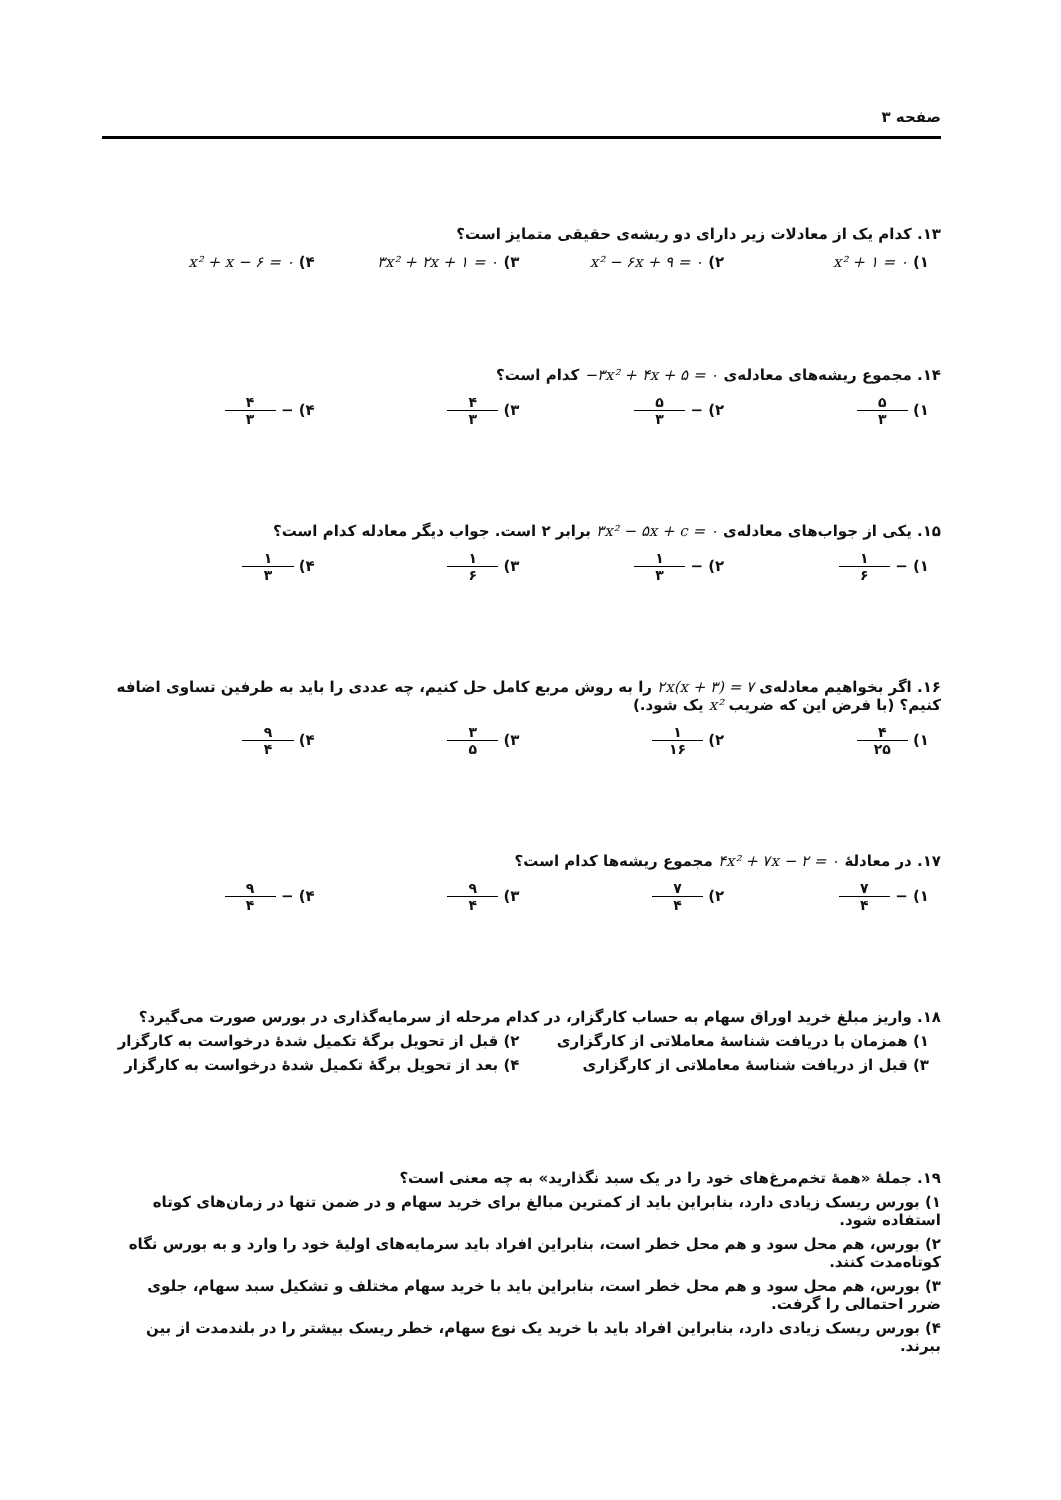صفحه ۳
۱۳. کدام یک از معادلات زیر دارای دو ریشه‌ی حقیقی متمایز است؟
۱) x² + ۱ = ۰ ۲) x² − ۶x + ۹ = ۰ ۳) ۳x² + ۲x + ۱ = ۰ ۴) x² + x − ۶ = ۰
۱۴. مجموع ریشه‌های معادله‌ی −۳x² + ۴x + ۵ = ۰ کدام است؟
۱) ۵ ۳ ۲) − ۵ ۳ ۳) ۴ ۳ ۴) − ۴ ۳
۱۵. یکی از جواب‌های معادله‌ی ۳x² − ۵x + c = ۰ برابر ۲ است. جواب دیگر معادله کدام است؟
۱) − ۱ ۶ ۲) − ۱ ۳ ۳) ۱ ۶ ۴) ۱ ۳
۱۶. اگر بخواهیم معادله‌ی ۲x(x + ۳) = ۷ را به روش مربع کامل حل کنیم، چه عددی را باید به طرفین تساوی اضافه کنیم؟ (با فرض این که ضریب x² یک شود.)
۱) ۴ ۲۵ ۲) ۱ ۱۶ ۳) ۳ ۵ ۴) ۹ ۴
۱۷. در معادلهٔ ۴x² + ۷x − ۲ = ۰ مجموع ریشه‌ها کدام است؟
۱) − ۷ ۴ ۲) ۷ ۴ ۳) ۹ ۴ ۴) − ۹ ۴
۱۸. واریز مبلغ خرید اوراق سهام به حساب کارگزار، در کدام مرحله از سرمایه‌گذاری در بورس صورت می‌گیرد؟
۱) همزمان با دریافت شناسهٔ معاملاتی از کارگزاری ۲) قبل از تحویل برگهٔ تکمیل شدهٔ درخواست به کارگزار ۳) قبل از دریافت شناسهٔ معاملاتی از کارگزاری ۴) بعد از تحویل برگهٔ تکمیل شدهٔ درخواست به کارگزار
۱۹. جملهٔ «همهٔ تخم‌مرغ‌های خود را در یک سبد نگذارید» به چه معنی است؟
۱) بورس ریسک زیادی دارد، بنابراین باید از کمترین مبالغ برای خرید سهام و در ضمن تنها در زمان‌های کوتاه استفاده شود.
۲) بورس، هم محل سود و هم محل خطر است، بنابراین افراد باید سرمایه‌های اولیهٔ خود را وارد و به بورس نگاه کوتاه‌مدت کنند.
۳) بورس، هم محل سود و هم محل خطر است، بنابراین باید با خرید سهام مختلف و تشکیل سبد سهام، جلوی ضرر احتمالی را گرفت.
۴) بورس ریسک زیادی دارد، بنابراین افراد باید با خرید یک نوع سهام، خطر ریسک بیشتر را در بلندمدت از بین ببرند.